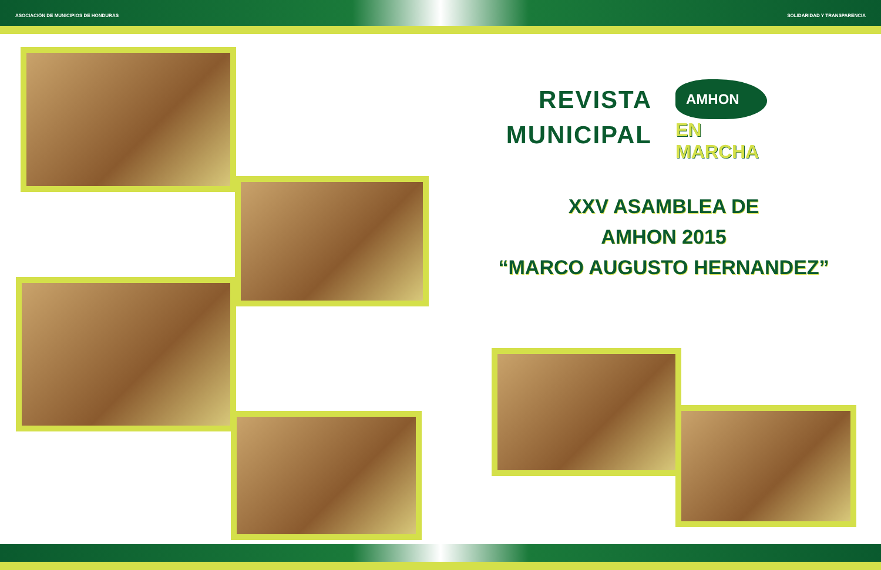ASOCIACIÓN DE MUNICIPIOS DE HONDURAS SOLIDARIDAD Y TRANSPARENCIA
REVISTA
MUNICIPAL
AMHON
EN MARCHA
XXV ASAMBLEA DE
AMHON 2015
“MARCO AUGUSTO HERNANDEZ”